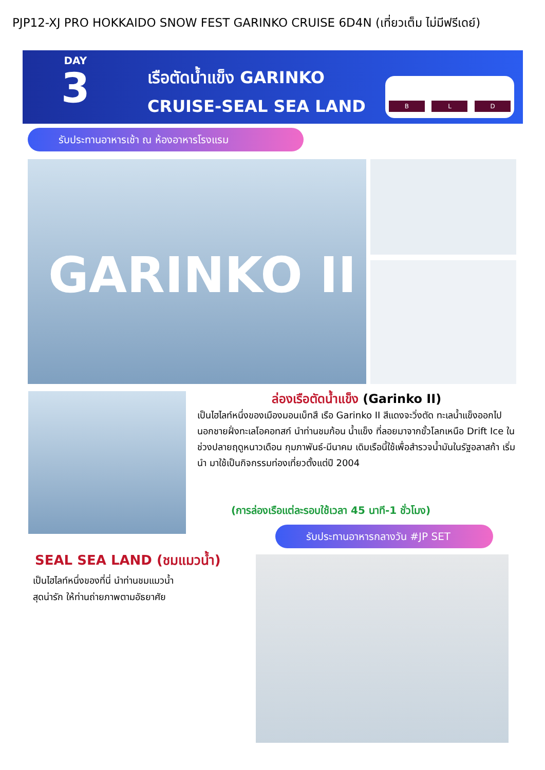PJP12-XJ PRO HOKKAIDO SNOW FEST GARINKO CRUISE 6D4N (เที่ยวเต็ม ไม่มีฟรีเดย์)
DAY
3
เรือตัดน้ำแข็ง GARINKO
CRUISE-SEAL SEA LAND
B
L
D
รับประทานอาหารเช้า ณ ห้องอาหารโรงแรม
GARINKO II
ล่องเรือตัดน้ำแข็ง (Garinko II)
เป็นไฮไลท์หนึ่งของเมืองมอนเบ็ทสึ เรือ Garinko II สีแดงจะวิ่งตัด ทะเลน้ำแข็งออกไปนอกชายฝั่งทะเลโอคอทสก์ นำท่านชมก้อน น้ำแข็ง ที่ลอยมาจากขั้วโลกเหนือ Drift Ice ในช่วงปลายฤดูหนาวเดือน กุมภาพันธ์-มีนาคม เดิมเรือนี้ใช้เพื่อสำรวจน้ำมันในรัฐอลาสก้า เริ่มนำ มาใช้เป็นกิจกรรมท่องเที่ยวตั้งแต่ปี 2004
(การล่องเรือแต่ละรอบใช้เวลา 45 นาที-1 ชั่วโมง)
รับประทานอาหารกลางวัน #JP SET
SEAL SEA LAND (ชมแมวน้ำ)
เป็นไฮไลท์หนึ่งของที่นี่ นำท่านชมแมวน้ำ
สุดน่ารัก ให้ท่านถ่ายภาพตามอัธยาศัย